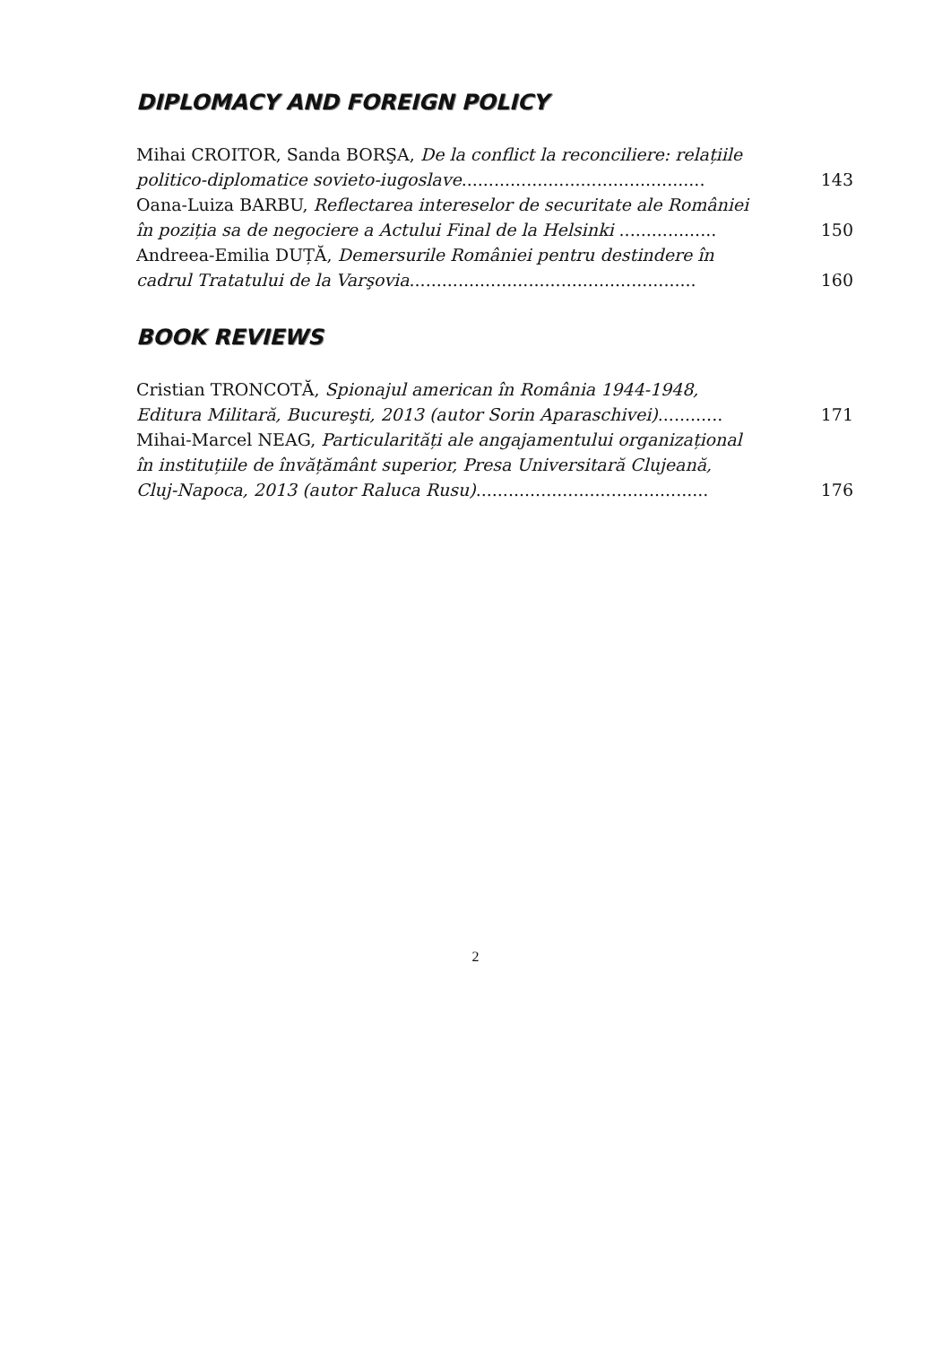DIPLOMACY AND FOREIGN POLICY
Mihai CROITOR, Sanda BORŞA, De la conflict la reconciliere: relațiile
politico-diplomatice sovieto-iugoslave............................................. 143
Oana-Luiza BARBU, Reflectarea intereselor de securitate ale României
în poziția sa de negociere a Actului Final de la Helsinki .................. 150
Andreea-Emilia DUȚĂ, Demersurile României pentru destindere în
cadrul Tratatului de la Varşovia..................................................... 160
BOOK REVIEWS
Cristian TRONCOTĂ, Spionajul american în România 1944-1948,
Editura Militară, Bucureşti, 2013 (autor Sorin Aparaschivei)............ 171
Mihai-Marcel NEAG, Particularități ale angajamentului organizațional
în instituțiile de învățământ superior, Presa Universitară Clujeană,
Cluj-Napoca, 2013 (autor Raluca Rusu)........................................... 176
2